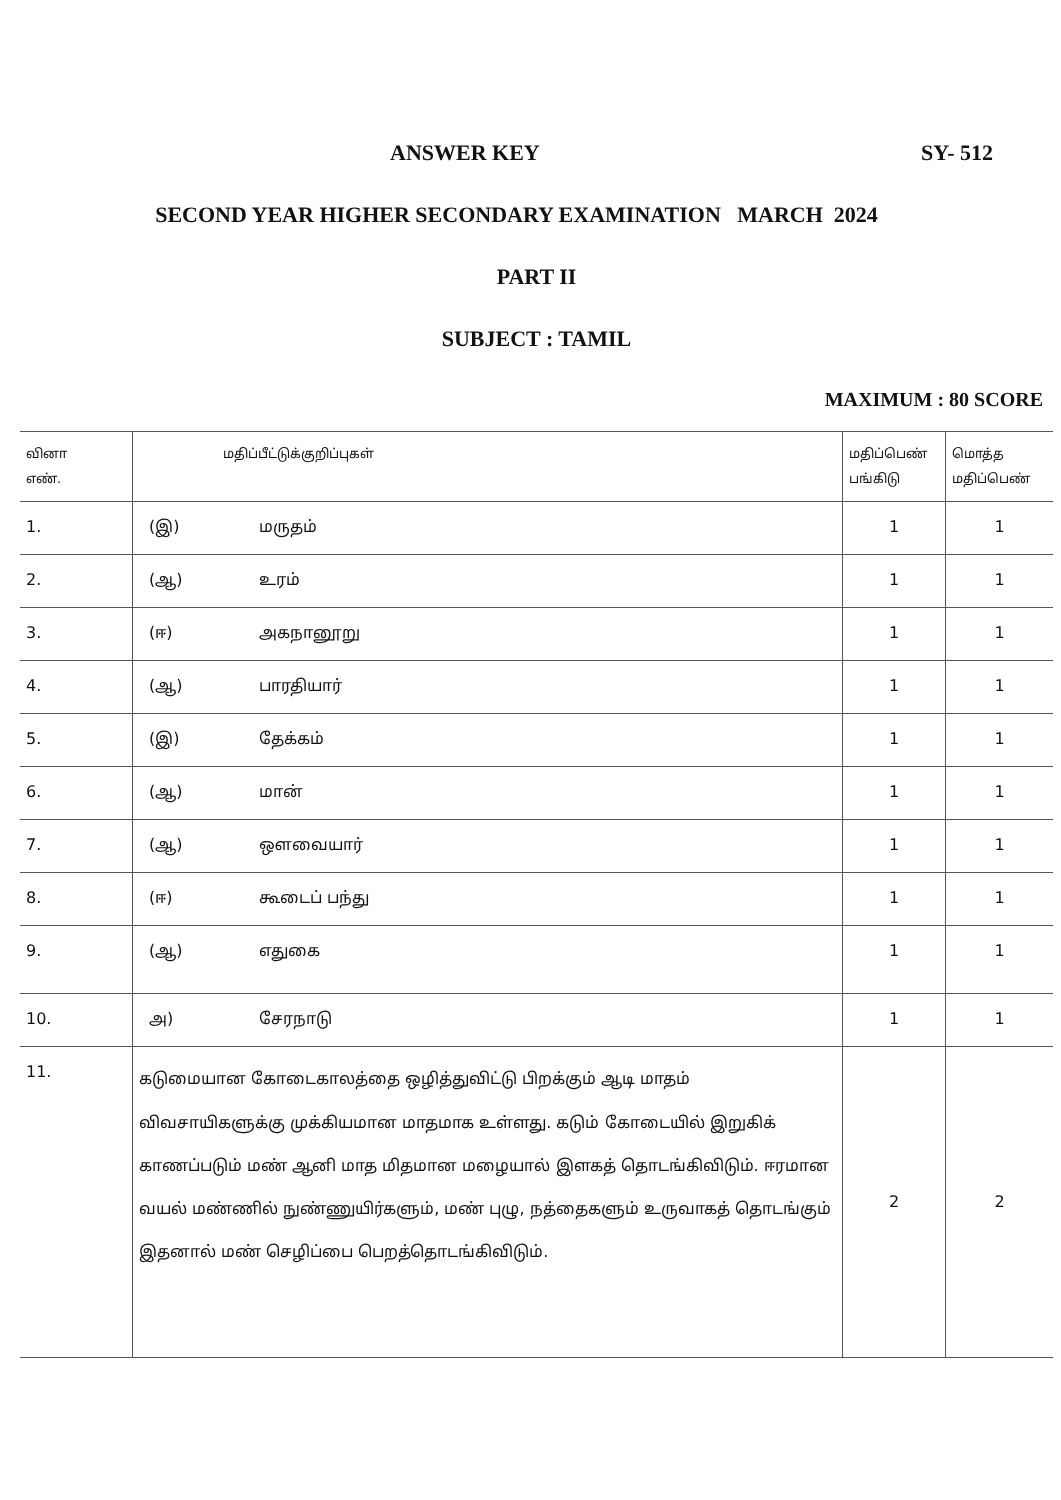ANSWER KEY SY- 512
SECOND YEAR HIGHER SECONDARY EXAMINATION MARCH 2024
PART II
SUBJECT : TAMIL
MAXIMUM : 80 SCORE
| வினா எண். | மதிப்பீட்டுக்குறிப்புகள் | மதிப்பெண் பங்கிடு | மொத்த மதிப்பெண் |
| --- | --- | --- | --- |
| 1. | (இ) மருதம் | 1 | 1 |
| 2. | (ஆ) உரம் | 1 | 1 |
| 3. | (ஈ) அகநானூறு | 1 | 1 |
| 4. | (ஆ) பாரதியார் | 1 | 1 |
| 5. | (இ) தேக்கம் | 1 | 1 |
| 6. | (ஆ) மான் | 1 | 1 |
| 7. | (ஆ) ஔவையார் | 1 | 1 |
| 8. | (ஈ) கூடைப் பந்து | 1 | 1 |
| 9. | (ஆ) எதுகை | 1 | 1 |
| 10. | அ) சேரநாடு | 1 | 1 |
| 11. | கடுமையான கோடைகாலத்தை ஒழித்துவிட்டு பிறக்கும் ஆடி மாதம் விவசாயிகளுக்கு முக்கியமான மாதமாக உள்ளது. கடும் கோடையில் இறுகிக் காணப்படும் மண் ஆனி மாத மிதமான மழையால் இளகத் தொடங்கிவிடும். ஈரமான வயல் மண்ணில் நுண்ணுயிர்களும், மண் புழு, நத்தைகளும் உருவாகத் தொடங்கும் இதனால் மண் செழிப்பை பெறத்தொடங்கிவிடும். | 2 | 2 |